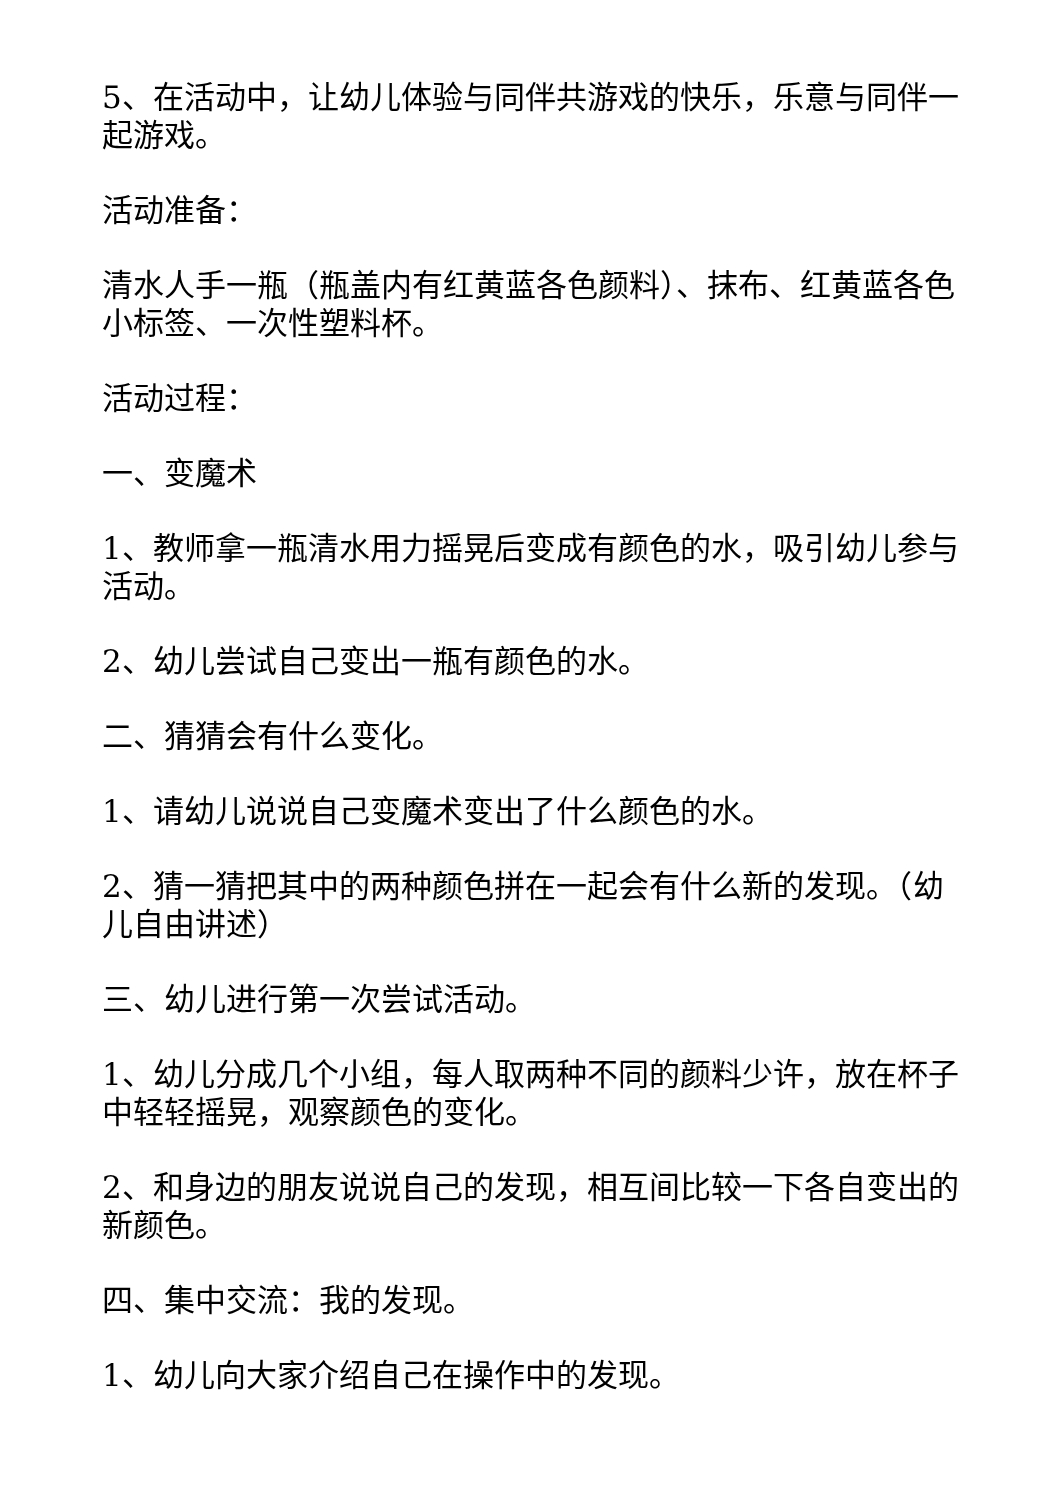5、在活动中，让幼儿体验与同伴共游戏的快乐，乐意与同伴一起游戏。
活动准备：
清水人手一瓶（瓶盖内有红黄蓝各色颜料）、抹布、红黄蓝各色小标签、一次性塑料杯。
活动过程：
一、变魔术
1、教师拿一瓶清水用力摇晃后变成有颜色的水，吸引幼儿参与活动。
2、幼儿尝试自己变出一瓶有颜色的水。
二、猜猜会有什么变化。
1、请幼儿说说自己变魔术变出了什么颜色的水。
2、猜一猜把其中的两种颜色拼在一起会有什么新的发现。（幼儿自由讲述）
三、幼儿进行第一次尝试活动。
1、幼儿分成几个小组，每人取两种不同的颜料少许，放在杯子中轻轻摇晃，观察颜色的变化。
2、和身边的朋友说说自己的发现，相互间比较一下各自变出的新颜色。
四、集中交流：我的发现。
1、幼儿向大家介绍自己在操作中的发现。